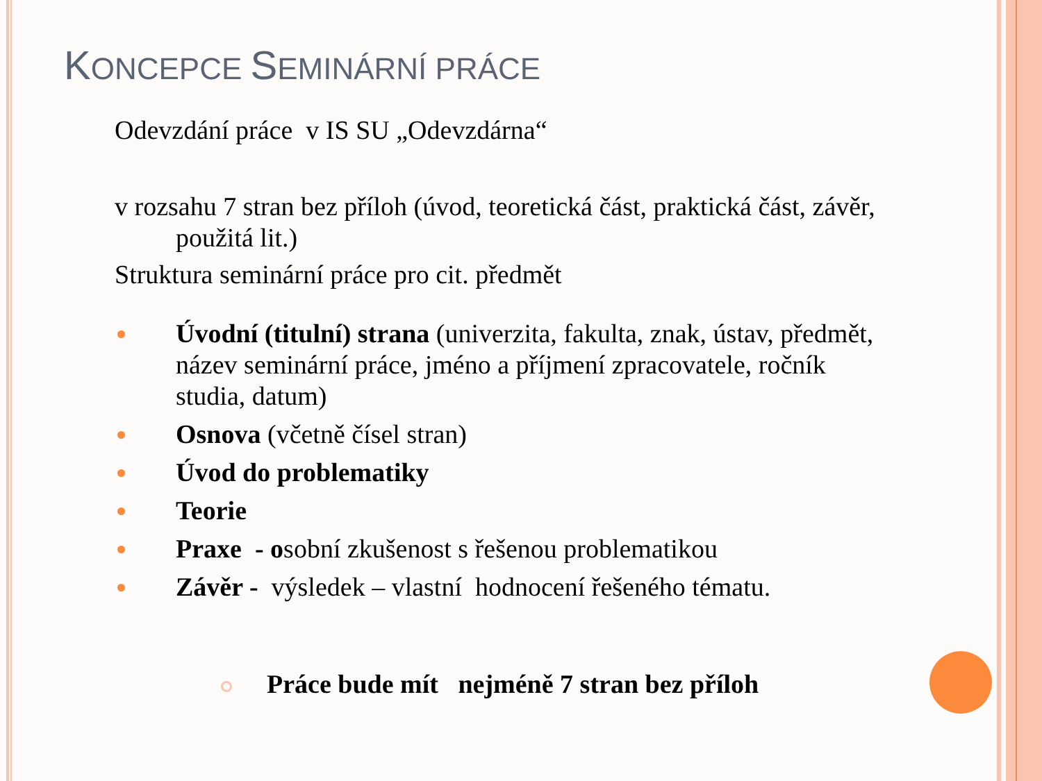KONCEPCE SEMINÁRNÍ PRÁCE
Odevzdání práce v IS SU „Odevzdárna“
v rozsahu 7 stran bez příloh (úvod, teoretická část, praktická část, závěr, použitá lit.)
Struktura seminární práce pro cit. předmět
Úvodní (titulní) strana (univerzita, fakulta, znak, ústav, předmět, název seminární práce, jméno a příjmení zpracovatele, ročník studia, datum)
Osnova (včetně čísel stran)
Úvod do problematiky
Teorie
Praxe - osobní zkušenost s řešenou problematikou
Závěr - výsledek – vlastní hodnocení řešeného tématu.
Práce bude mít nejméně 7 stran bez příloh